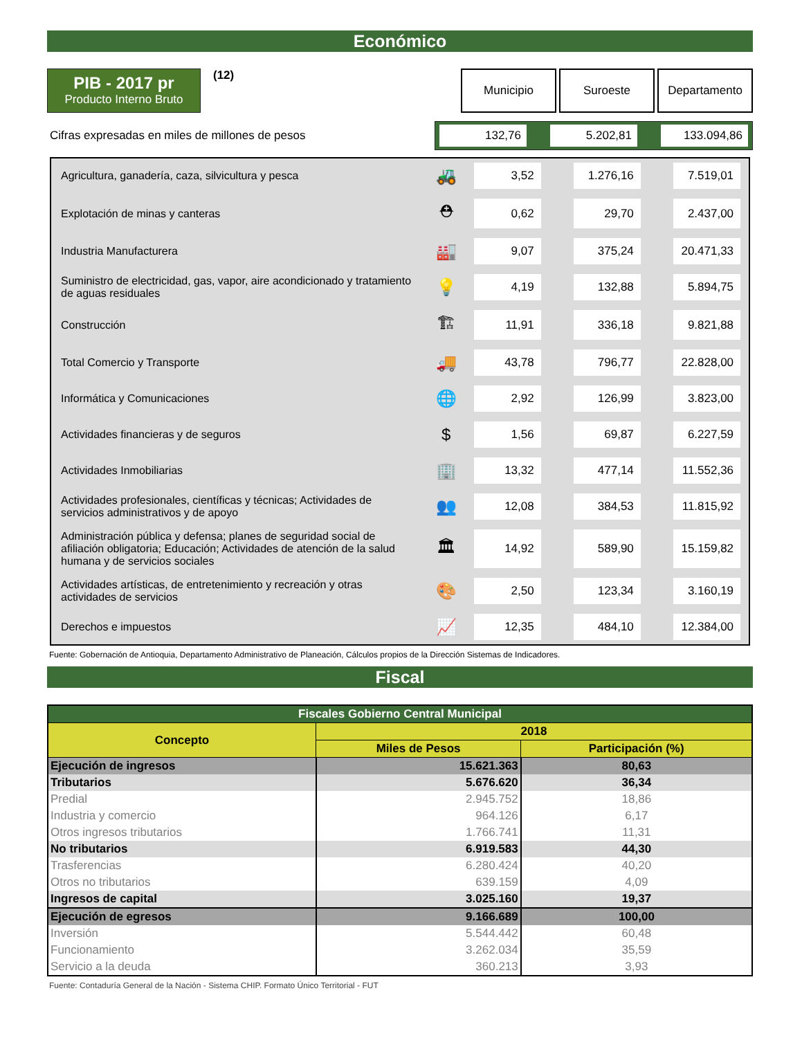Económico
PIB - 2017 pr
Producto Interno Bruto
(12)
Municipio Suroeste Departamento
Cifras expresadas en miles de millones de pesos
132,76 5.202,81 133.094,86
| Agricultura, ganadería, caza, silvicultura y pesca | 🚜 | 3,52 | | 1.276,16 | | 7.519,01 | |
| Explotación de minas y canteras | ⛑ | 0,62 | | 29,70 | | 2.437,00 | |
| Industria Manufacturera | 🏭 | 9,07 | | 375,24 | | 20.471,33 | |
| Suministro de electricidad, gas, vapor, aire acondicionado y tratamiento de aguas residuales | 💡 | 4,19 | | 132,88 | | 5.894,75 | |
| Construcción | 🏗 | 11,91 | | 336,18 | | 9.821,88 | |
| Total Comercio y Transporte | 🚚 | 43,78 | | 796,77 | | 22.828,00 | |
| Informática y Comunicaciones | 🌐 | 2,92 | | 126,99 | | 3.823,00 | |
| Actividades financieras y de seguros | $ | 1,56 | | 69,87 | | 6.227,59 | |
| Actividades Inmobiliarias | 🏢 | 13,32 | | 477,14 | | 11.552,36 | |
| Actividades profesionales, científicas y técnicas; Actividades de servicios administrativos y de apoyo | 👥 | 12,08 | | 384,53 | | 11.815,92 | |
| Administración pública y defensa; planes de seguridad social de afiliación obligatoria; Educación; Actividades de atención de la salud humana y de servicios sociales | 🏛 | 14,92 | | 589,90 | | 15.159,82 | |
| Actividades artísticas, de entretenimiento y recreación y otras actividades de servicios | 🎨 | 2,50 | | 123,34 | | 3.160,19 | |
| Derechos e impuestos | 📈 | 12,35 | | 484,10 | | 12.384,00 | |
Fuente: Gobernación de Antioquia, Departamento Administrativo de Planeación, Cálculos propios de la Dirección Sistemas de Indicadores.
Fiscal
| Fiscales Gobierno Central Municipal | | |
| --- | --- | --- |
| Concepto | 2018 | |
| | Miles de Pesos | Participación (%) |
| Ejecución de ingresos | 15.621.363 | 80,63 |
| Tributarios | 5.676.620 | 36,34 |
| Predial | 2.945.752 | 18,86 |
| Industria y comercio | 964.126 | 6,17 |
| Otros ingresos tributarios | 1.766.741 | 11,31 |
| No tributarios | 6.919.583 | 44,30 |
| Trasferencias | 6.280.424 | 40,20 |
| Otros no tributarios | 639.159 | 4,09 |
| Ingresos de capital | 3.025.160 | 19,37 |
| Ejecución de egresos | 9.166.689 | 100,00 |
| Inversión | 5.544.442 | 60,48 |
| Funcionamiento | 3.262.034 | 35,59 |
| Servicio a la deuda | 360.213 | 3,93 |
Fuente: Contaduría General de la Nación - Sistema CHIP. Formato Único Territorial - FUT